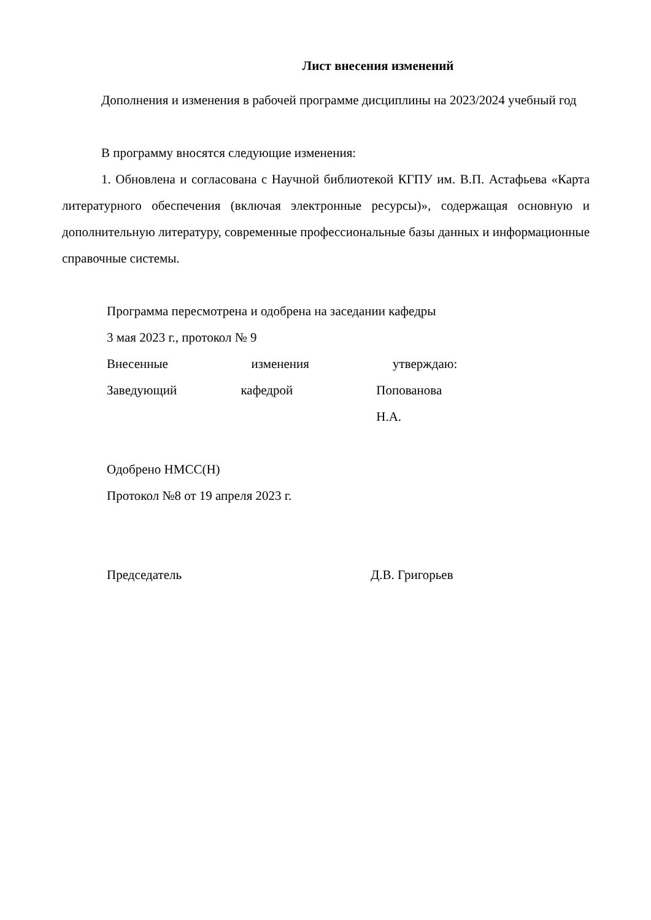Лист внесения изменений
Дополнения и изменения в рабочей программе дисциплины на 2023/2024 учебный год
В программу вносятся следующие изменения:
1. Обновлена и согласована с Научной библиотекой КГПУ им. В.П. Астафьева «Карта литературного обеспечения (включая электронные ресурсы)», содержащая основную и дополнительную литературу, современные профессиональные базы данных и информационные справочные системы.
Программа пересмотрена и одобрена на заседании кафедры
3 мая 2023 г., протокол № 9
Внесенные изменения утверждаю:
Заведующий кафедрой Попованова Н.А.
Одобрено НМСС(Н)
Протокол №8 от 19 апреля 2023 г.
Председатель Д.В. Григорьев